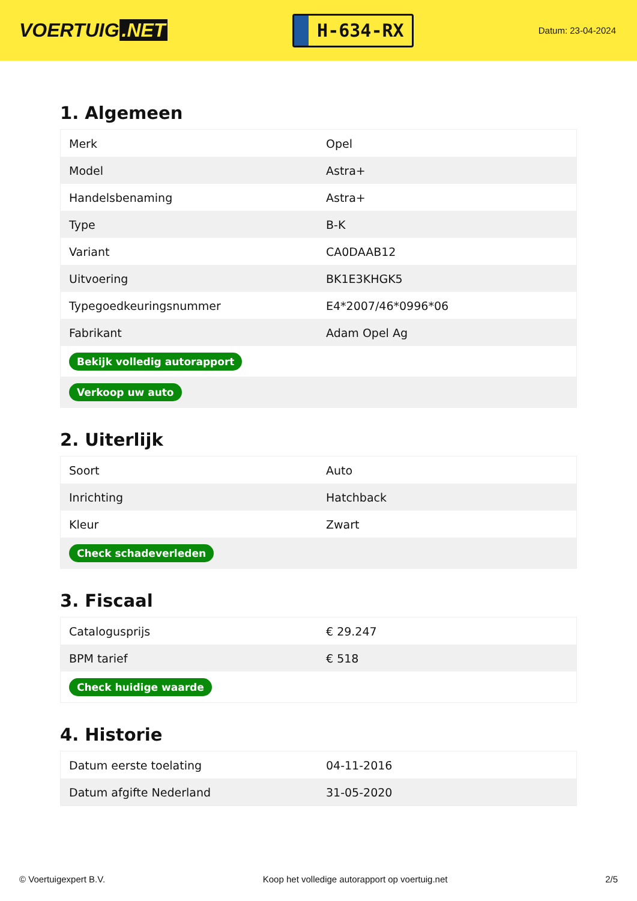VOERTUIG.NET
H-634-RX
Datum: 23-04-2024
1. Algemeen
| Merk | Opel |
| Model | Astra+ |
| Handelsbenaming | Astra+ |
| Type | B-K |
| Variant | CA0DAAB12 |
| Uitvoering | BK1E3KHGK5 |
| Typegoedkeuringsnummer | E4*2007/46*0996*06 |
| Fabrikant | Adam Opel Ag |
| Bekijk volledig autorapport | |
| Verkoop uw auto | |
2. Uiterlijk
| Soort | Auto |
| Inrichting | Hatchback |
| Kleur | Zwart |
| Check schadeverleden | |
3. Fiscaal
| Catalogusprijs | € 29.247 |
| BPM tarief | € 518 |
| Check huidige waarde | |
4. Historie
| Datum eerste toelating | 04-11-2016 |
| Datum afgifte Nederland | 31-05-2020 |
© Voertuigexpert B.V. Koop het volledige autorapport op voertuig.net 2/5